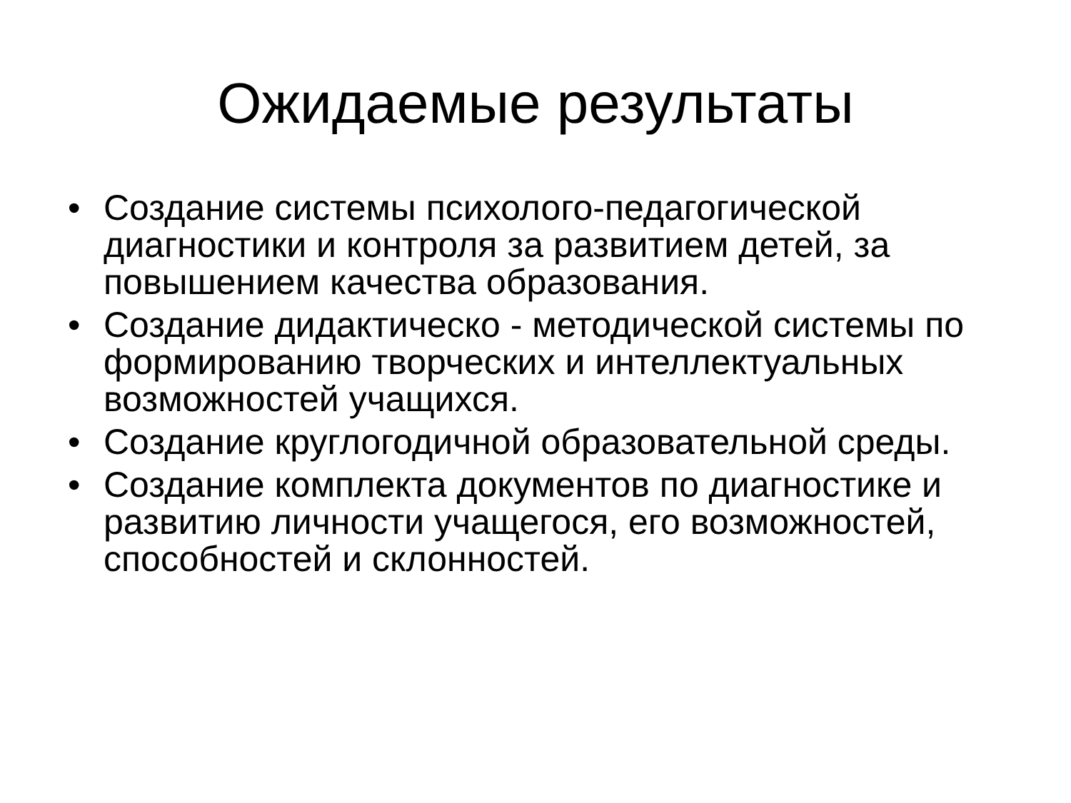Ожидаемые результаты
• Создание системы психолого-педагогической диагностики и контроля за развитием детей, за повышением качества образования.
• Создание дидактическо - методической системы по формированию творческих и интеллектуальных возможностей учащихся.
• Создание круглогодичной образовательной среды.
• Создание комплекта документов по диагностике и развитию личности учащегося, его возможностей, способностей и склонностей.